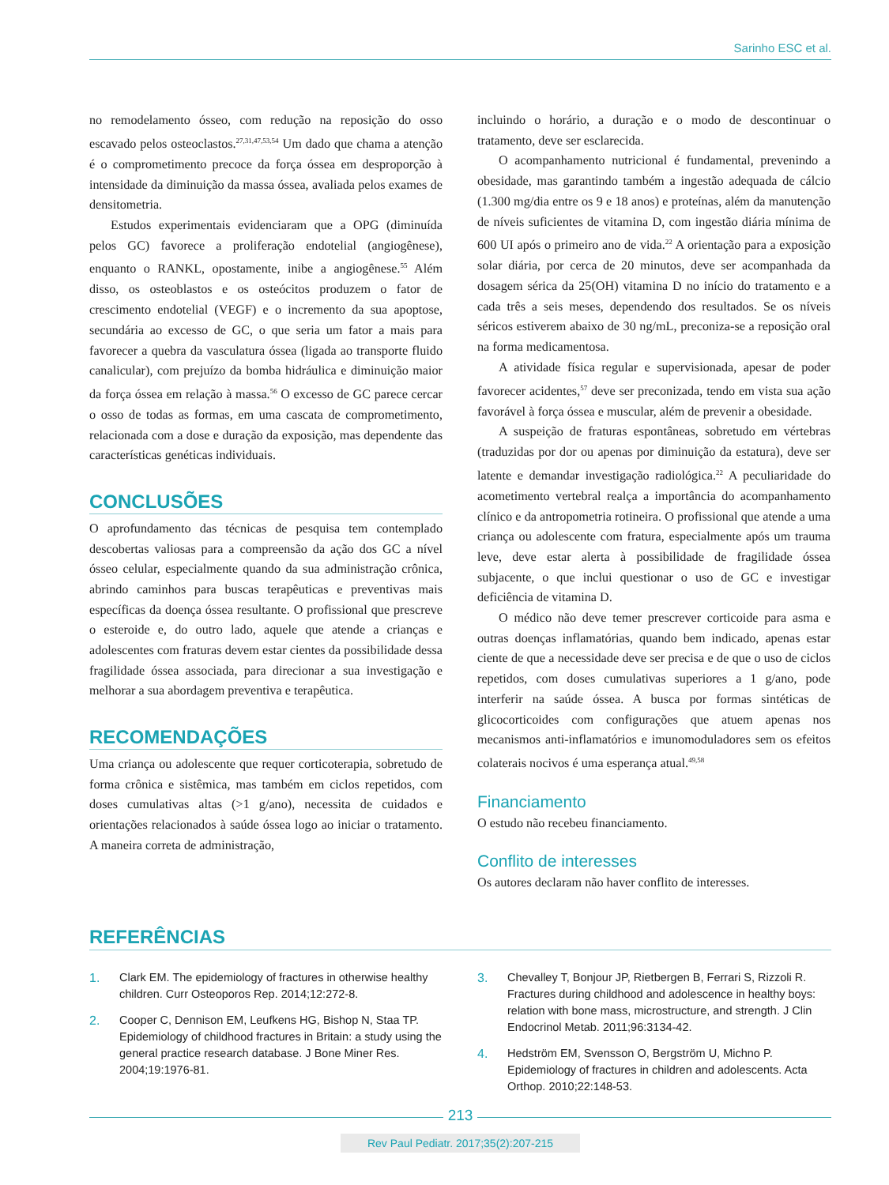Sarinho ESC et al.
no remodelamento ósseo, com redução na reposição do osso escavado pelos osteoclastos.<sup>27,31,47,53,54</sup> Um dado que chama a atenção é o comprometimento precoce da força óssea em desproporção à intensidade da diminuição da massa óssea, avaliada pelos exames de densitometria.
Estudos experimentais evidenciaram que a OPG (diminuída pelos GC) favorece a proliferação endotelial (angiogênese), enquanto o RANKL, opostamente, inibe a angiogênese.<sup>55</sup> Além disso, os osteoblastos e os osteócitos produzem o fator de crescimento endotelial (VEGF) e o incremento da sua apoptose, secundária ao excesso de GC, o que seria um fator a mais para favorecer a quebra da vasculatura óssea (ligada ao transporte fluido canalicular), com prejuízo da bomba hidráulica e diminuição maior da força óssea em relação à massa.<sup>56</sup> O excesso de GC parece cercar o osso de todas as formas, em uma cascata de comprometimento, relacionada com a dose e duração da exposição, mas dependente das características genéticas individuais.
CONCLUSÕES
O aprofundamento das técnicas de pesquisa tem contemplado descobertas valiosas para a compreensão da ação dos GC a nível ósseo celular, especialmente quando da sua administração crônica, abrindo caminhos para buscas terapêuticas e preventivas mais específicas da doença óssea resultante. O profissional que prescreve o esteroide e, do outro lado, aquele que atende a crianças e adolescentes com fraturas devem estar cientes da possibilidade dessa fragilidade óssea associada, para direcionar a sua investigação e melhorar a sua abordagem preventiva e terapêutica.
RECOMENDAÇÕES
Uma criança ou adolescente que requer corticoterapia, sobretudo de forma crônica e sistêmica, mas também em ciclos repetidos, com doses cumulativas altas (>1 g/ano), necessita de cuidados e orientações relacionados à saúde óssea logo ao iniciar o tratamento. A maneira correta de administração,
incluindo o horário, a duração e o modo de descontinuar o tratamento, deve ser esclarecida.
O acompanhamento nutricional é fundamental, prevenindo a obesidade, mas garantindo também a ingestão adequada de cálcio (1.300 mg/dia entre os 9 e 18 anos) e proteínas, além da manutenção de níveis suficientes de vitamina D, com ingestão diária mínima de 600 UI após o primeiro ano de vida.<sup>22</sup> A orientação para a exposição solar diária, por cerca de 20 minutos, deve ser acompanhada da dosagem sérica da 25(OH) vitamina D no início do tratamento e a cada três a seis meses, dependendo dos resultados. Se os níveis séricos estiverem abaixo de 30 ng/mL, preconiza-se a reposição oral na forma medicamentosa.
A atividade física regular e supervisionada, apesar de poder favorecer acidentes,<sup>57</sup> deve ser preconizada, tendo em vista sua ação favorável à força óssea e muscular, além de prevenir a obesidade.
A suspeição de fraturas espontâneas, sobretudo em vértebras (traduzidas por dor ou apenas por diminuição da estatura), deve ser latente e demandar investigação radiológica.<sup>22</sup> A peculiaridade do acometimento vertebral realça a importância do acompanhamento clínico e da antropometria rotineira. O profissional que atende a uma criança ou adolescente com fratura, especialmente após um trauma leve, deve estar alerta à possibilidade de fragilidade óssea subjacente, o que inclui questionar o uso de GC e investigar deficiência de vitamina D.
O médico não deve temer prescrever corticoide para asma e outras doenças inflamatórias, quando bem indicado, apenas estar ciente de que a necessidade deve ser precisa e de que o uso de ciclos repetidos, com doses cumulativas superiores a 1 g/ano, pode interferir na saúde óssea. A busca por formas sintéticas de glicocorticoides com configurações que atuem apenas nos mecanismos anti-inflamatórios e imunomoduladores sem os efeitos colaterais nocivos é uma esperança atual.<sup>49,58</sup>
Financiamento
O estudo não recebeu financiamento.
Conflito de interesses
Os autores declaram não haver conflito de interesses.
REFERÊNCIAS
1. Clark EM. The epidemiology of fractures in otherwise healthy children. Curr Osteoporos Rep. 2014;12:272-8.
2. Cooper C, Dennison EM, Leufkens HG, Bishop N, Staa TP. Epidemiology of childhood fractures in Britain: a study using the general practice research database. J Bone Miner Res. 2004;19:1976-81.
3. Chevalley T, Bonjour JP, Rietbergen B, Ferrari S, Rizzoli R. Fractures during childhood and adolescence in healthy boys: relation with bone mass, microstructure, and strength. J Clin Endocrinol Metab. 2011;96:3134-42.
4. Hedström EM, Svensson O, Bergström U, Michno P. Epidemiology of fractures in children and adolescents. Acta Orthop. 2010;22:148-53.
213
Rev Paul Pediatr. 2017;35(2):207-215